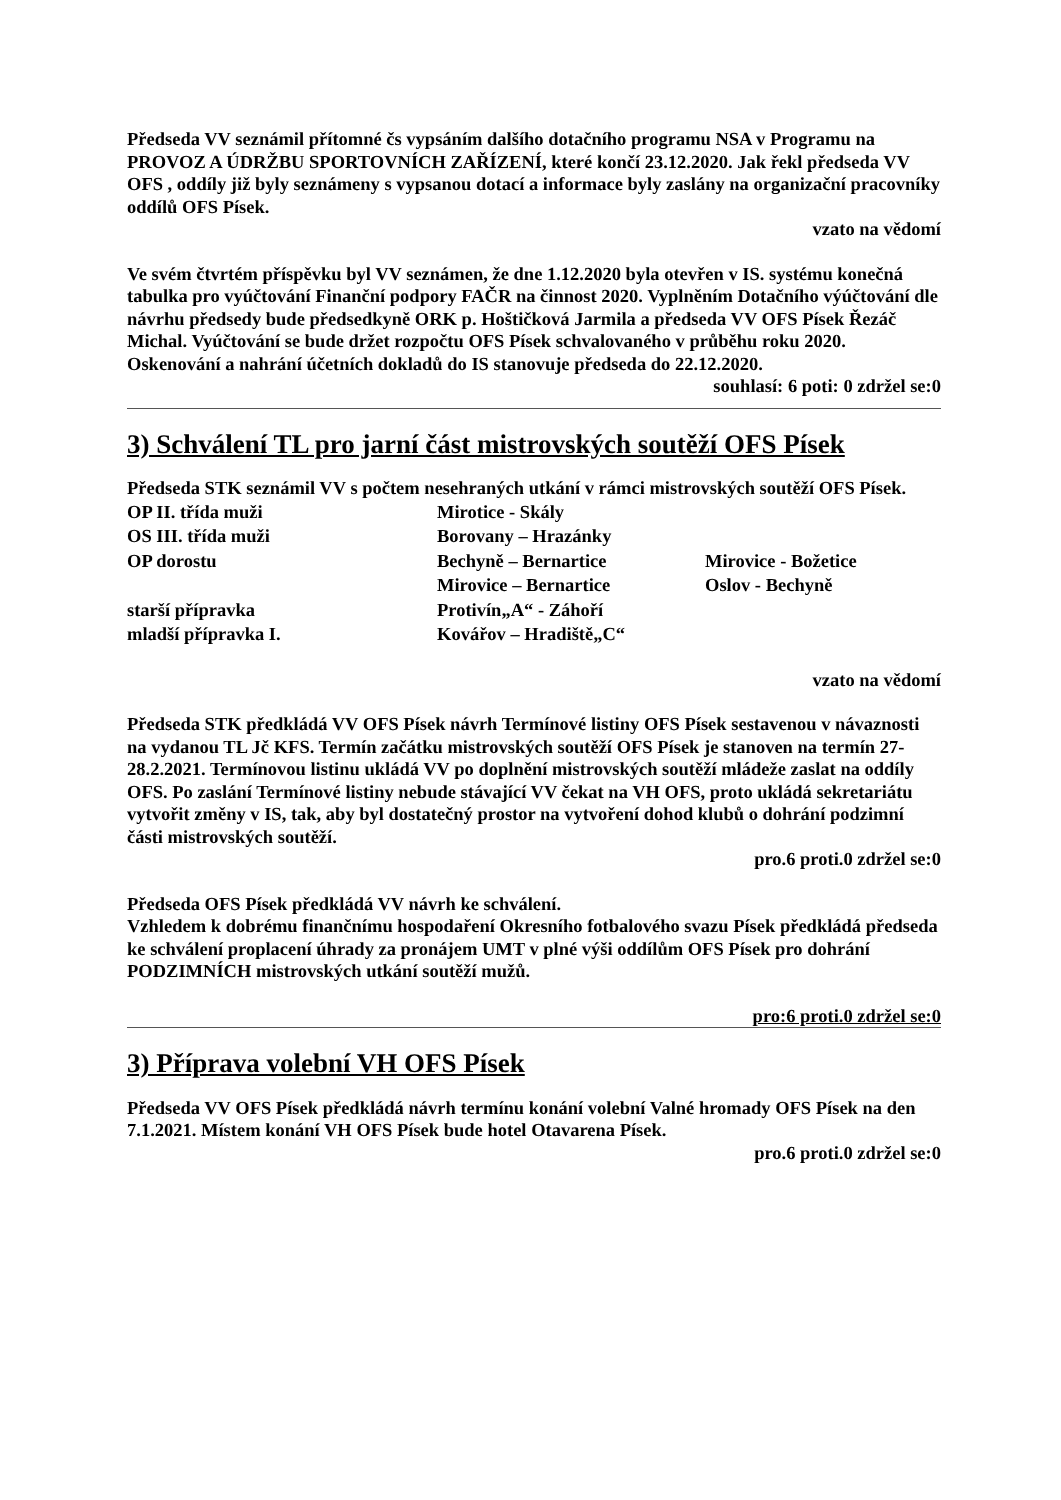Předseda VV seznámil přítomné čs vypsáním dalšího dotačního programu NSA v Programu na PROVOZ A ÚDRŽBU SPORTOVNÍCH ZAŘÍZENÍ, které končí 23.12.2020. Jak řekl předseda VV OFS , oddíly již byly seznámeny s vypsanou dotací a informace byly zaslány na organizační pracovníky oddílů OFS Písek.
vzato na vědomí
Ve svém čtvrtém příspěvku byl VV seznámen, že dne 1.12.2020 byla otevřen v IS. systému konečná tabulka pro vyúčtování Finanční podpory FAČR na činnost 2020. Vyplněním Dotačního výúčtování dle návrhu předsedy bude předsedkyně ORK p. Hoštičková Jarmila a předseda VV OFS Písek Řezáč Michal. Vyúčtování se bude držet rozpočtu OFS Písek schvalovaného v průběhu roku 2020. Oskenování a nahrání účetních dokladů do IS stanovuje předseda do 22.12.2020.
souhlasí: 6 poti: 0 zdržel se:0
3) Schválení TL pro jarní část mistrovských soutěží OFS Písek
Předseda STK seznámil VV s počtem nesehraných utkání v rámci mistrovských soutěží OFS Písek.
| OP II. třída muži | Mirotice - Skály | |
| OS III. třída muži | Borovany – Hrazánky | |
| OP dorostu | Bechyně – Bernartice | Mirovice - Božetice |
| | Mirovice – Bernartice | Oslov - Bechyně |
| starší přípravka | Protivín„A“ - Záhoří | |
| mladší přípravka I. | Kovářov – Hradiště„C“ | |
vzato na vědomí
Předseda STK předkládá VV OFS Písek návrh Termínové listiny OFS Písek sestavenou v návaznosti na vydanou TL Jč KFS. Termín začátku mistrovských soutěží OFS Písek je stanoven na termín 27-28.2.2021. Termínovou listinu ukládá VV po doplnění mistrovských soutěží mládeže zaslat na oddíly OFS. Po zaslání Termínové listiny nebude stávající VV čekat na VH OFS, proto ukládá sekretariátu vytvořit změny v IS, tak, aby byl dostatečný prostor na vytvoření dohod klubů o dohrání podzimní části mistrovských soutěží.
pro.6 proti.0 zdržel se:0
Předseda OFS Písek předkládá VV návrh ke schválení.
Vzhledem k dobrému finančnímu hospodaření Okresního fotbalového svazu Písek předkládá předseda ke schválení proplacení úhrady za pronájem UMT v plné výši oddílům OFS Písek pro dohrání PODZIMNÍCH mistrovských utkání soutěží mužů.
pro:6 proti.0 zdržel se:0
3) Příprava volební VH OFS Písek
Předseda VV OFS Písek předkládá návrh termínu konání volební Valné hromady OFS Písek na den 7.1.2021. Místem konání VH OFS Písek bude hotel Otavarena Písek.
pro.6 proti.0 zdržel se:0